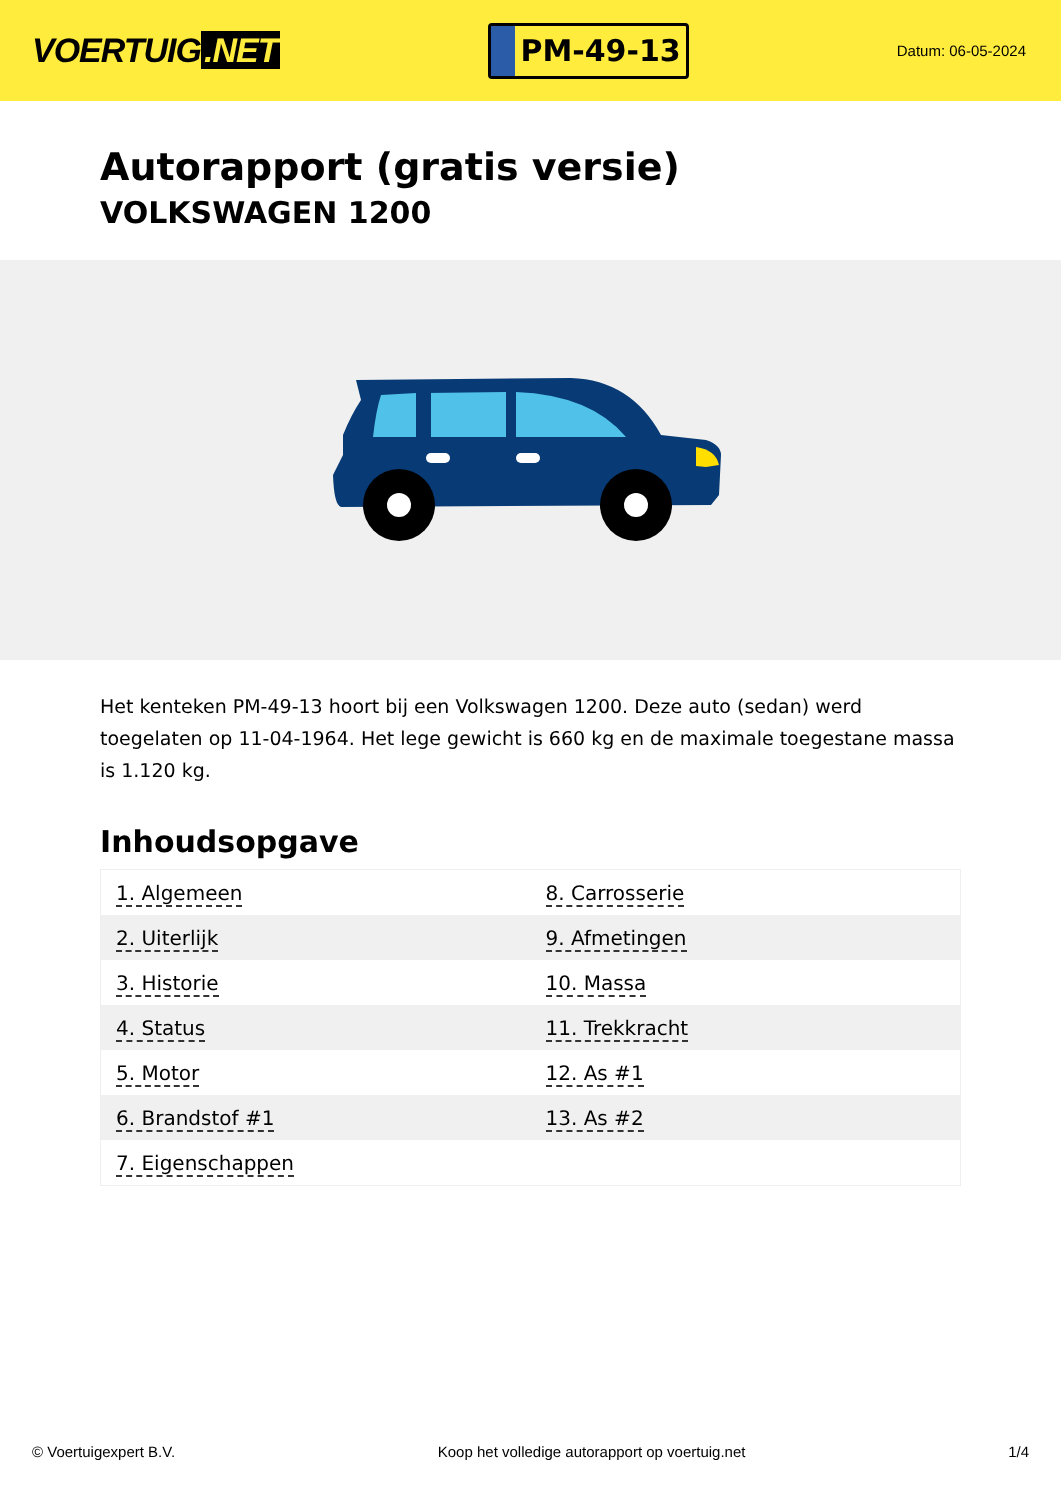VOERTUIG.NET
PM-49-13
Datum: 06-05-2024
Autorapport (gratis versie)
VOLKSWAGEN 1200
Het kenteken PM-49-13 hoort bij een Volkswagen 1200. Deze auto (sedan) werd toegelaten op 11-04-1964. Het lege gewicht is 660 kg en de maximale toegestane massa is 1.120 kg.
Inhoudsopgave
| 1. Algemeen | 8. Carrosserie |
| 2. Uiterlijk | 9. Afmetingen |
| 3. Historie | 10. Massa |
| 4. Status | 11. Trekkracht |
| 5. Motor | 12. As #1 |
| 6. Brandstof #1 | 13. As #2 |
| 7. Eigenschappen | |
© Voertuigexpert B.V. Koop het volledige autorapport op voertuig.net 1/4